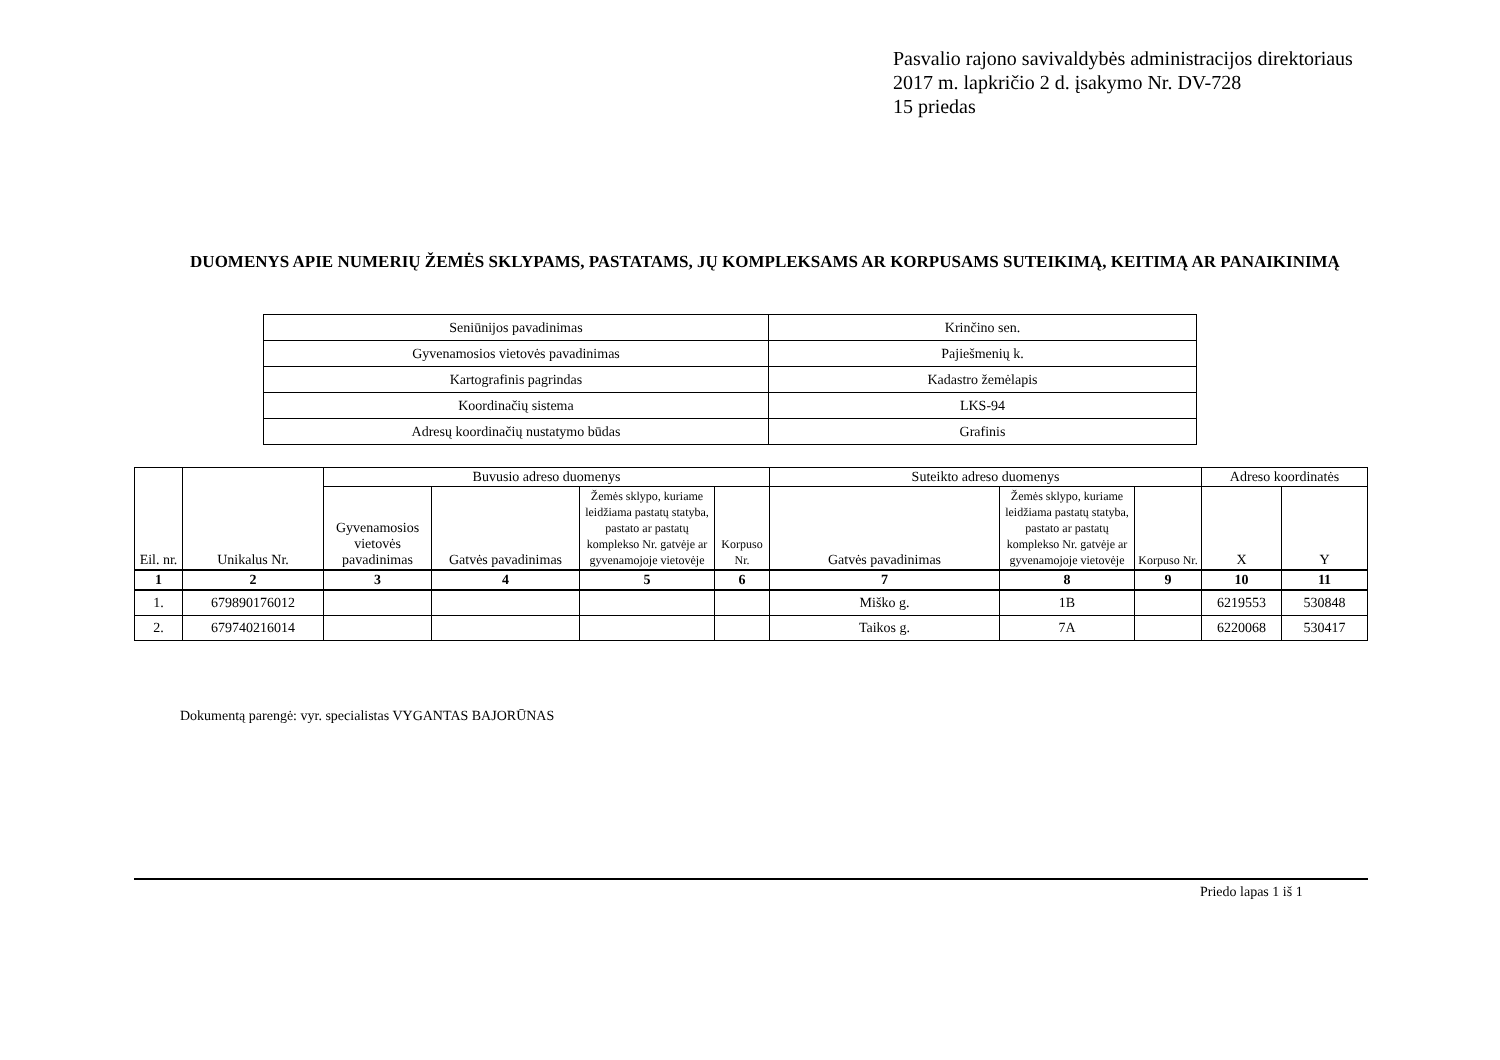Pasvalio rajono savivaldybės administracijos direktoriaus
2017 m. lapkričio 2 d. įsakymo Nr. DV-728
15 priedas
DUOMENYS APIE NUMERIŲ ŽEMĖS SKLYPAMS, PASTATAMS, JŲ KOMPLEKSAMS AR KORPUSAMS SUTEIKIMĄ, KEITIMĄ AR PANAIKINIMĄ
| Seniūnijos pavadinimas | Krinčino sen. |
| Gyvenamosios vietovės pavadinimas | Pajiešmenių k. |
| Kartografinis pagrindas | Kadastro žemėlapis |
| Koordinačių sistema | LKS-94 |
| Adresų koordinačių nustatymo būdas | Grafinis |
| Eil. nr. | Unikalus Nr. | Buvusio adreso duomenys | | | | Suteikto adreso duomenys | | | Adreso koordinatės | |
| --- | --- | --- | --- | --- | --- | --- | --- | --- | --- | --- |
| | | Gyvenamosios vietovės pavadinimas | Gatvės pavadinimas | Žemės sklypo, kuriame leidžiama pastatų statyba, pastato ar pastatų komplekso Nr. gatvėje ar gyvenamojoje vietovėje | Korpuso Nr. | Gatvės pavadinimas | Žemės sklypo, kuriame leidžiama pastatų statyba, pastato ar pastatų komplekso Nr. gatvėje ar gyvenamojoje vietovėje | Korpuso Nr. | X | Y |
| 1 | 2 | 3 | 4 | 5 | 6 | 7 | 8 | 9 | 10 | 11 |
| 1. | 679890176012 | | | | | Miško g. | 1B | | 6219553 | 530848 |
| 2. | 679740216014 | | | | | Taikos g. | 7A | | 6220068 | 530417 |
Dokumentą parengė: vyr. specialistas VYGANTAS BAJORŪNAS
Priedo lapas 1 iš 1